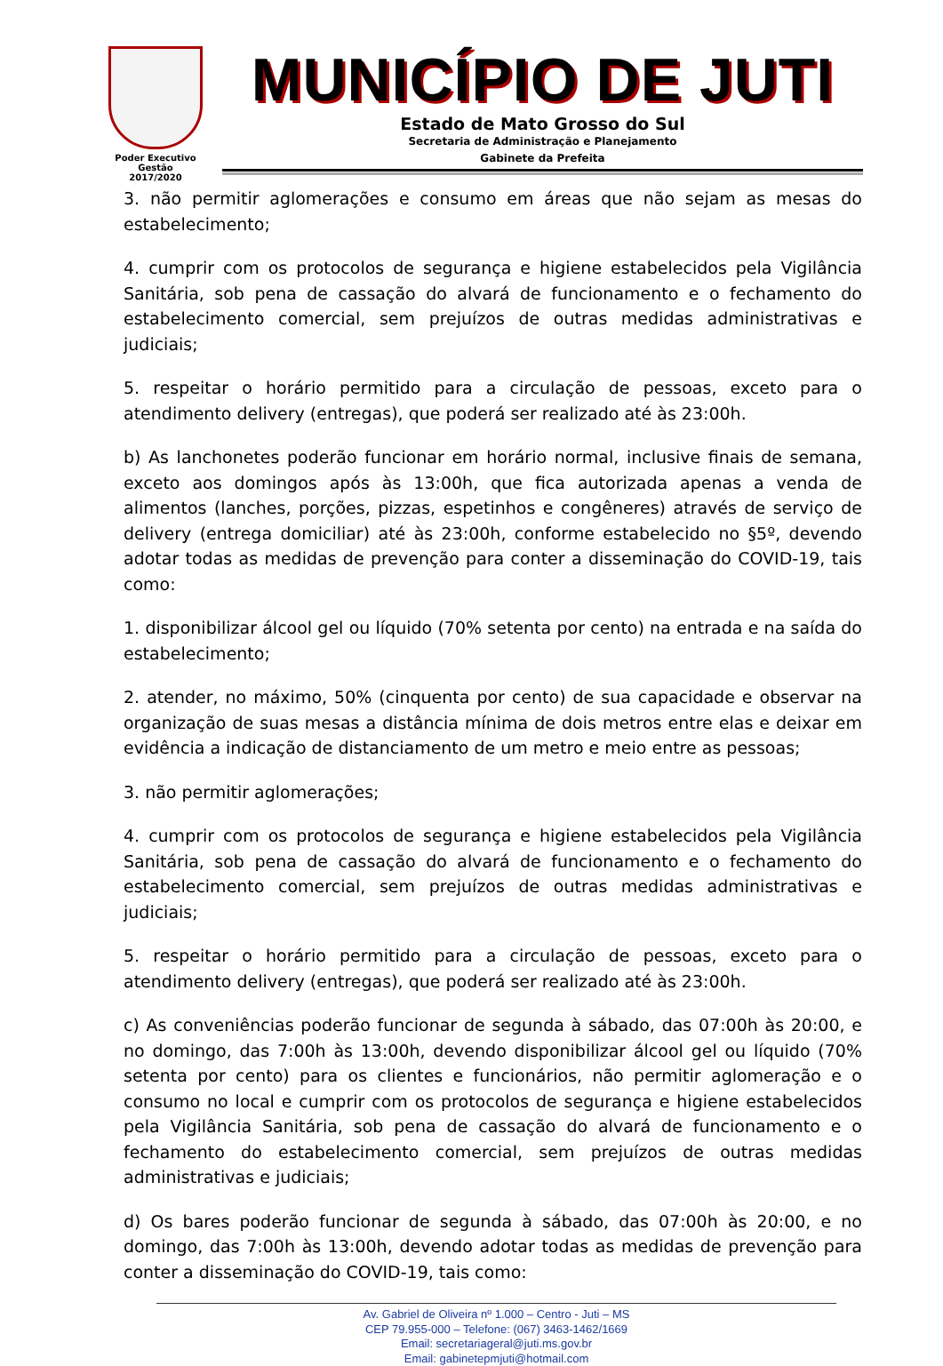Poder Executivo
Gestão
2017/2020
MUNICÍPIO DE JUTI
Estado de Mato Grosso do Sul
Secretaria de Administração e Planejamento
Gabinete da Prefeita
3. não permitir aglomerações e consumo em áreas que não sejam as mesas do estabelecimento;
4. cumprir com os protocolos de segurança e higiene estabelecidos pela Vigilância Sanitária, sob pena de cassação do alvará de funcionamento e o fechamento do estabelecimento comercial, sem prejuízos de outras medidas administrativas e judiciais;
5. respeitar o horário permitido para a circulação de pessoas, exceto para o atendimento delivery (entregas), que poderá ser realizado até às 23:00h.
b) As lanchonetes poderão funcionar em horário normal, inclusive finais de semana, exceto aos domingos após às 13:00h, que fica autorizada apenas a venda de alimentos (lanches, porções, pizzas, espetinhos e congêneres) através de serviço de delivery (entrega domiciliar) até às 23:00h, conforme estabelecido no §5º, devendo adotar todas as medidas de prevenção para conter a disseminação do COVID-19, tais como:
1. disponibilizar álcool gel ou líquido (70% setenta por cento) na entrada e na saída do estabelecimento;
2. atender, no máximo, 50% (cinquenta por cento) de sua capacidade e observar na organização de suas mesas a distância mínima de dois metros entre elas e deixar em evidência a indicação de distanciamento de um metro e meio entre as pessoas;
3. não permitir aglomerações;
4. cumprir com os protocolos de segurança e higiene estabelecidos pela Vigilância Sanitária, sob pena de cassação do alvará de funcionamento e o fechamento do estabelecimento comercial, sem prejuízos de outras medidas administrativas e judiciais;
5. respeitar o horário permitido para a circulação de pessoas, exceto para o atendimento delivery (entregas), que poderá ser realizado até às 23:00h.
c) As conveniências poderão funcionar de segunda à sábado, das 07:00h às 20:00, e no domingo, das 7:00h às 13:00h, devendo disponibilizar álcool gel ou líquido (70% setenta por cento) para os clientes e funcionários, não permitir aglomeração e o consumo no local e cumprir com os protocolos de segurança e higiene estabelecidos pela Vigilância Sanitária, sob pena de cassação do alvará de funcionamento e o fechamento do estabelecimento comercial, sem prejuízos de outras medidas administrativas e judiciais;
d) Os bares poderão funcionar de segunda à sábado, das 07:00h às 20:00, e no domingo, das 7:00h às 13:00h, devendo adotar todas as medidas de prevenção para conter a disseminação do COVID-19, tais como:
Av. Gabriel de Oliveira nº 1.000 – Centro - Juti – MS
CEP 79.955-000 – Telefone: (067) 3463-1462/1669
Email: secretariageral@juti.ms.gov.br
Email: gabinetepmjuti@hotmail.com